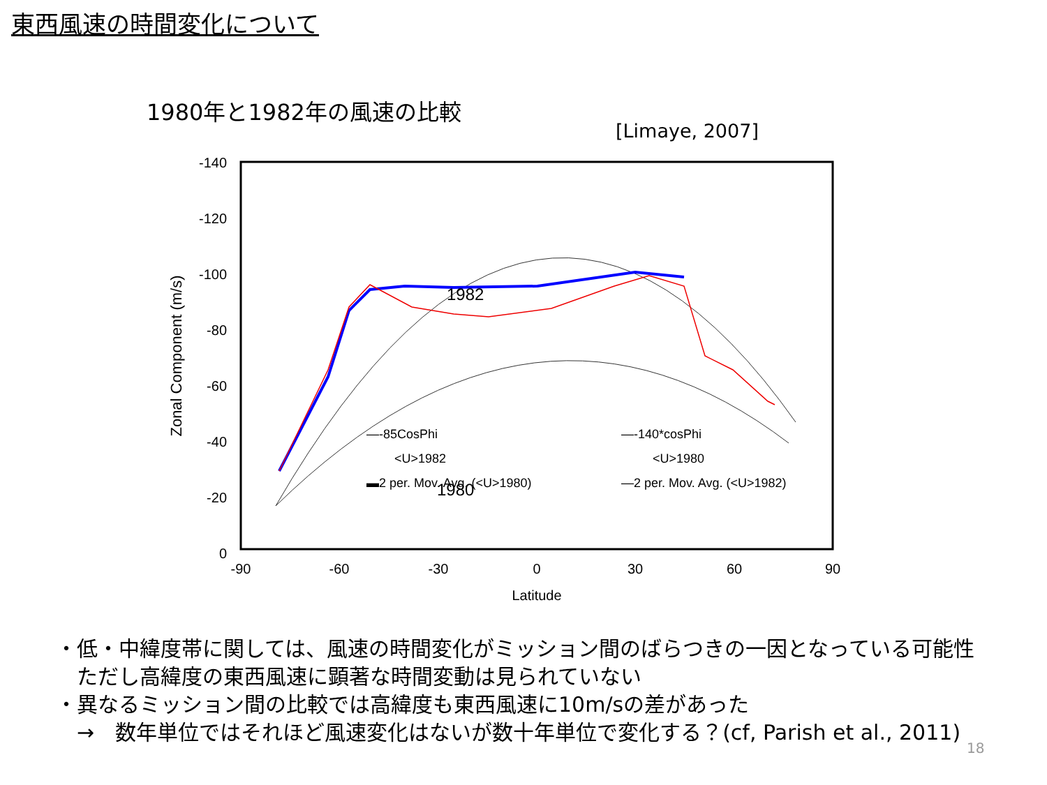東西風速の時間変化について
1980年と1982年の風速の比較
[Limaye, 2007]
-140
-120
-100
-80
-60
-40
-20
0
-90
-60
-30
0
30
60
90
Latitude
Zonal Component (m/s)
—-85CosPhi
—-140*cosPhi
<U>1982
<U>1980
▬2 per. Mov. Avg. (<U>1980)
—2 per. Mov. Avg. (<U>1982)
1982
1980
・低・中緯度帯に関しては、風速の時間変化がミッション間のばらつきの一因となっている可能性
　ただし高緯度の東西風速に顕著な時間変動は見られていない
・異なるミッション間の比較では高緯度も東西風速に10m/sの差があった
　→　数年単位ではそれほど風速変化はないが数十年単位で変化する？(cf, Parish et al., 2011)
18